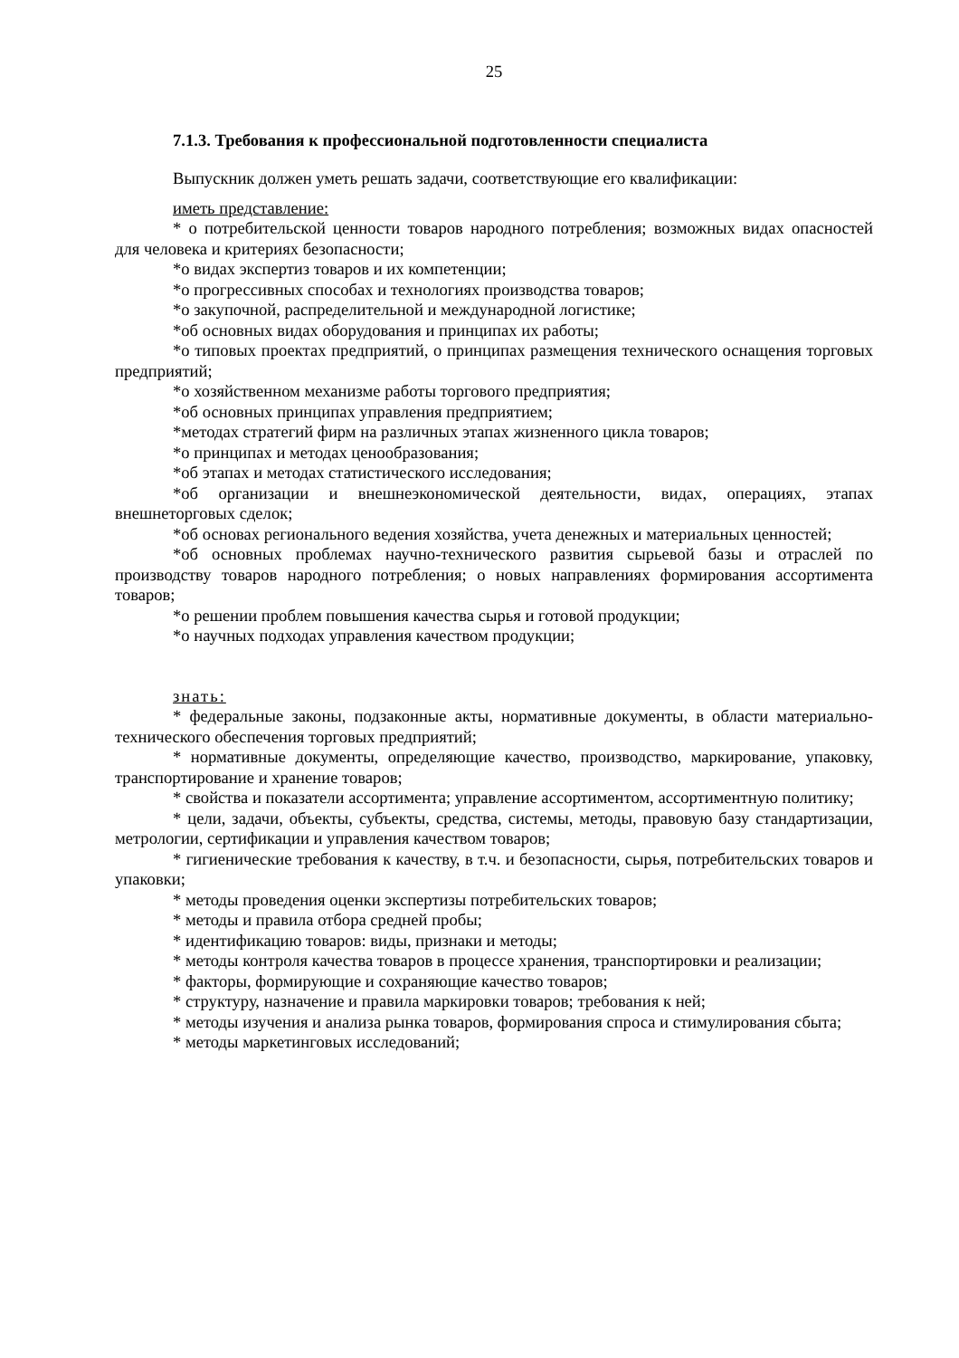25
7.1.3. Требования к профессиональной подготовленности специалиста
Выпускник должен уметь решать задачи, соответствующие его квалификации:
иметь представление:
* о потребительской ценности товаров народного потребления; возможных видах опасностей для человека и критериях безопасности;
*о видах экспертиз товаров и их компетенции;
*о прогрессивных способах и технологиях производства товаров;
*о закупочной, распределительной и международной логистике;
*об основных видах оборудования и принципах их работы;
*о типовых проектах предприятий, о принципах размещения технического оснащения торговых предприятий;
*о хозяйственном механизме работы торгового предприятия;
*об основных принципах управления предприятием;
*методах стратегий фирм на различных этапах жизненного цикла товаров;
*о принципах и методах ценообразования;
*об этапах и методах статистического исследования;
*об организации и внешнеэкономической деятельности, видах, операциях, этапах внешнеторговых сделок;
*об основах регионального ведения хозяйства, учета денежных и материальных ценностей;
*об основных проблемах научно-технического развития сырьевой базы и отраслей по производству товаров народного потребления; о новых направлениях формирования ассортимента товаров;
*о решении проблем повышения качества сырья и готовой продукции;
*о научных подходах управления качеством продукции;
знать:
* федеральные законы, подзаконные акты, нормативные документы, в области материально-технического обеспечения торговых предприятий;
* нормативные документы, определяющие качество, производство, маркирование, упаковку, транспортирование и хранение товаров;
* свойства и показатели ассортимента; управление ассортиментом, ассортиментную политику;
* цели, задачи, объекты, субъекты, средства, системы, методы, правовую базу стандартизации, метрологии, сертификации и управления качеством товаров;
* гигиенические требования к качеству, в т.ч. и безопасности, сырья, потребительских товаров и упаковки;
* методы проведения оценки экспертизы потребительских товаров;
* методы и правила отбора средней пробы;
* идентификацию товаров: виды, признаки и методы;
* методы контроля качества товаров в процессе хранения, транспортировки и реализации;
* факторы, формирующие и сохраняющие качество товаров;
* структуру, назначение и правила маркировки товаров; требования к ней;
* методы изучения и анализа рынка товаров, формирования спроса и стимулирования сбыта;
* методы маркетинговых исследований;